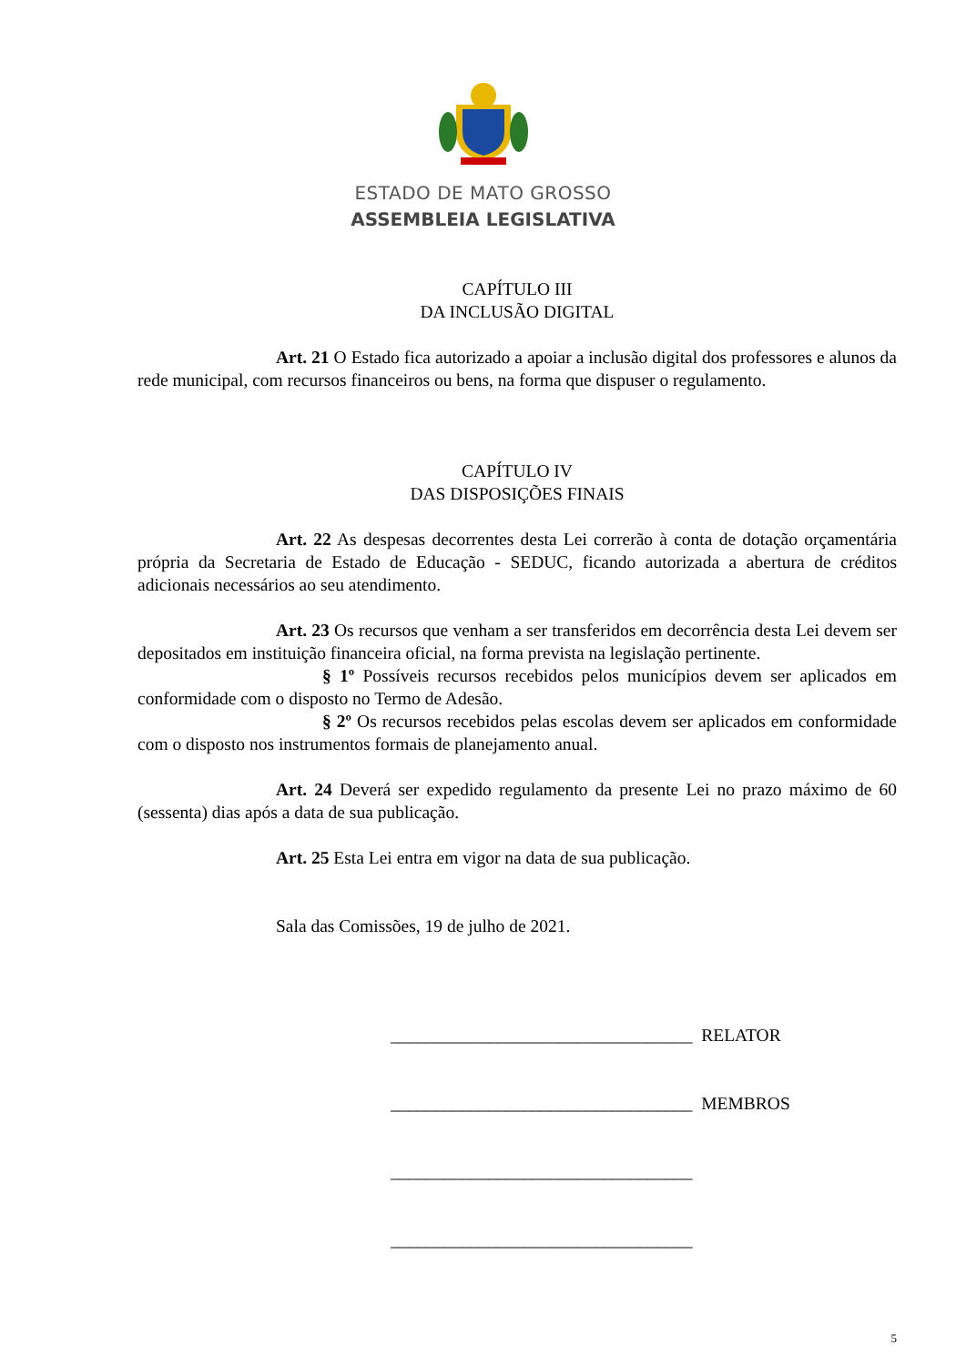ESTADO DE MATO GROSSO
ASSEMBLEIA LEGISLATIVA
CAPÍTULO III
DA INCLUSÃO DIGITAL
Art. 21 O Estado fica autorizado a apoiar a inclusão digital dos professores e alunos da rede municipal, com recursos financeiros ou bens, na forma que dispuser o regulamento.
CAPÍTULO IV
DAS DISPOSIÇÕES FINAIS
Art. 22 As despesas decorrentes desta Lei correrão à conta de dotação orçamentária própria da Secretaria de Estado de Educação - SEDUC, ficando autorizada a abertura de créditos adicionais necessários ao seu atendimento.
Art. 23 Os recursos que venham a ser transferidos em decorrência desta Lei devem ser depositados em instituição financeira oficial, na forma prevista na legislação pertinente.
§ 1º Possíveis recursos recebidos pelos municípios devem ser aplicados em conformidade com o disposto no Termo de Adesão.
§ 2º Os recursos recebidos pelas escolas devem ser aplicados em conformidade com o disposto nos instrumentos formais de planejamento anual.
Art. 24 Deverá ser expedido regulamento da presente Lei no prazo máximo de 60 (sessenta) dias após a data de sua publicação.
Art. 25 Esta Lei entra em vigor na data de sua publicação.
Sala das Comissões, 19 de julho de 2021.
__________________________________ RELATOR
__________________________________ MEMBROS
__________________________________
__________________________________
5